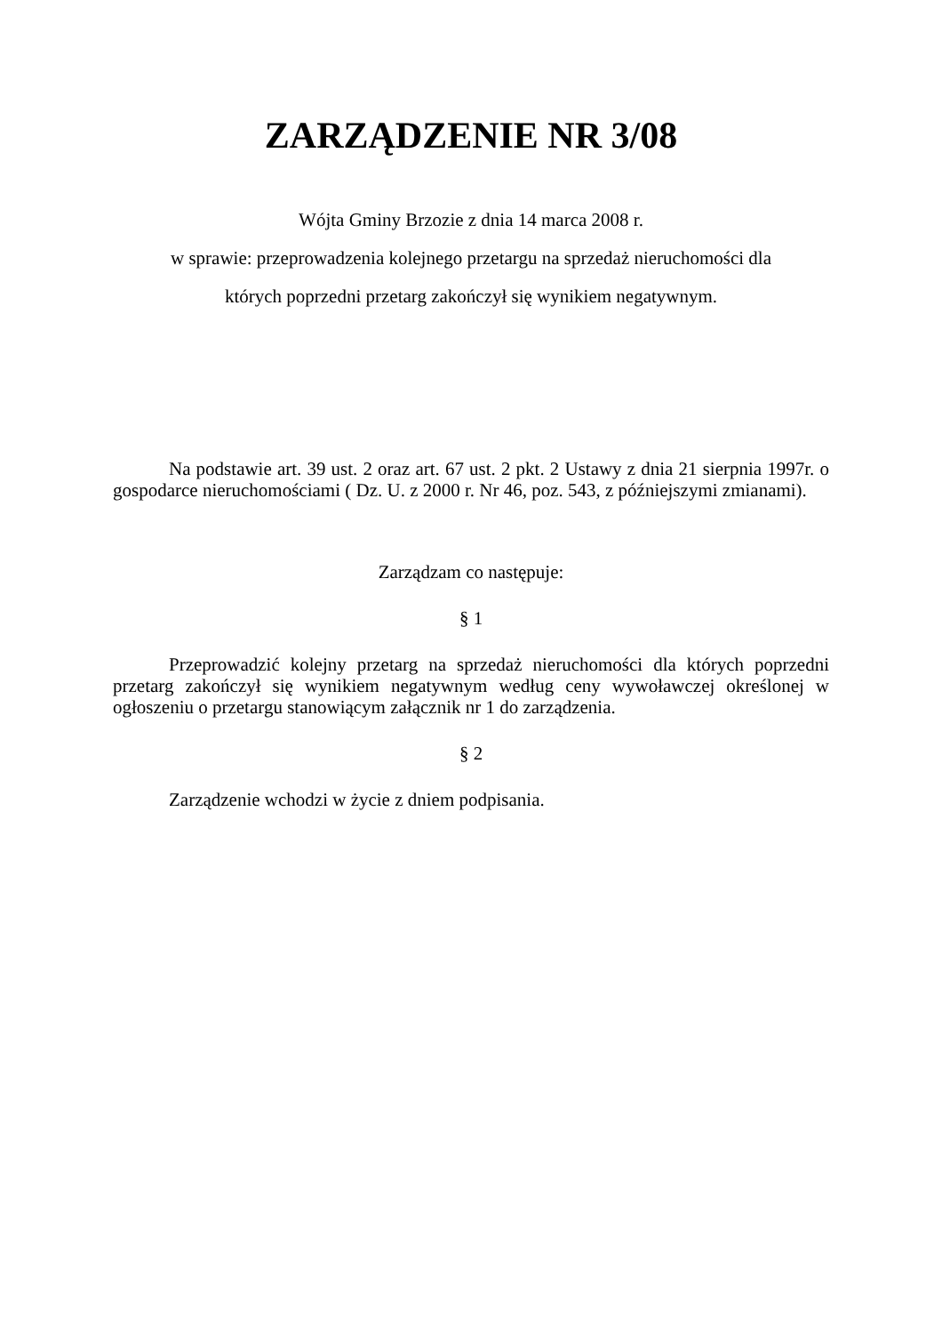ZARZĄDZENIE NR 3/08
Wójta Gminy Brzozie z dnia 14 marca 2008 r.
w sprawie: przeprowadzenia kolejnego przetargu na sprzedaż nieruchomości dla
których poprzedni przetarg zakończył się wynikiem negatywnym.
Na podstawie art. 39 ust. 2 oraz art. 67 ust. 2 pkt. 2 Ustawy z dnia 21 sierpnia 1997r. o gospodarce nieruchomościami ( Dz. U. z 2000 r. Nr 46, poz. 543, z późniejszymi zmianami).
Zarządzam co następuje:
§ 1
Przeprowadzić kolejny przetarg na sprzedaż nieruchomości dla których poprzedni przetarg zakończył się wynikiem negatywnym według ceny wywoławczej określonej w ogłoszeniu o przetargu stanowiącym załącznik nr 1 do zarządzenia.
§ 2
Zarządzenie wchodzi w życie z dniem podpisania.